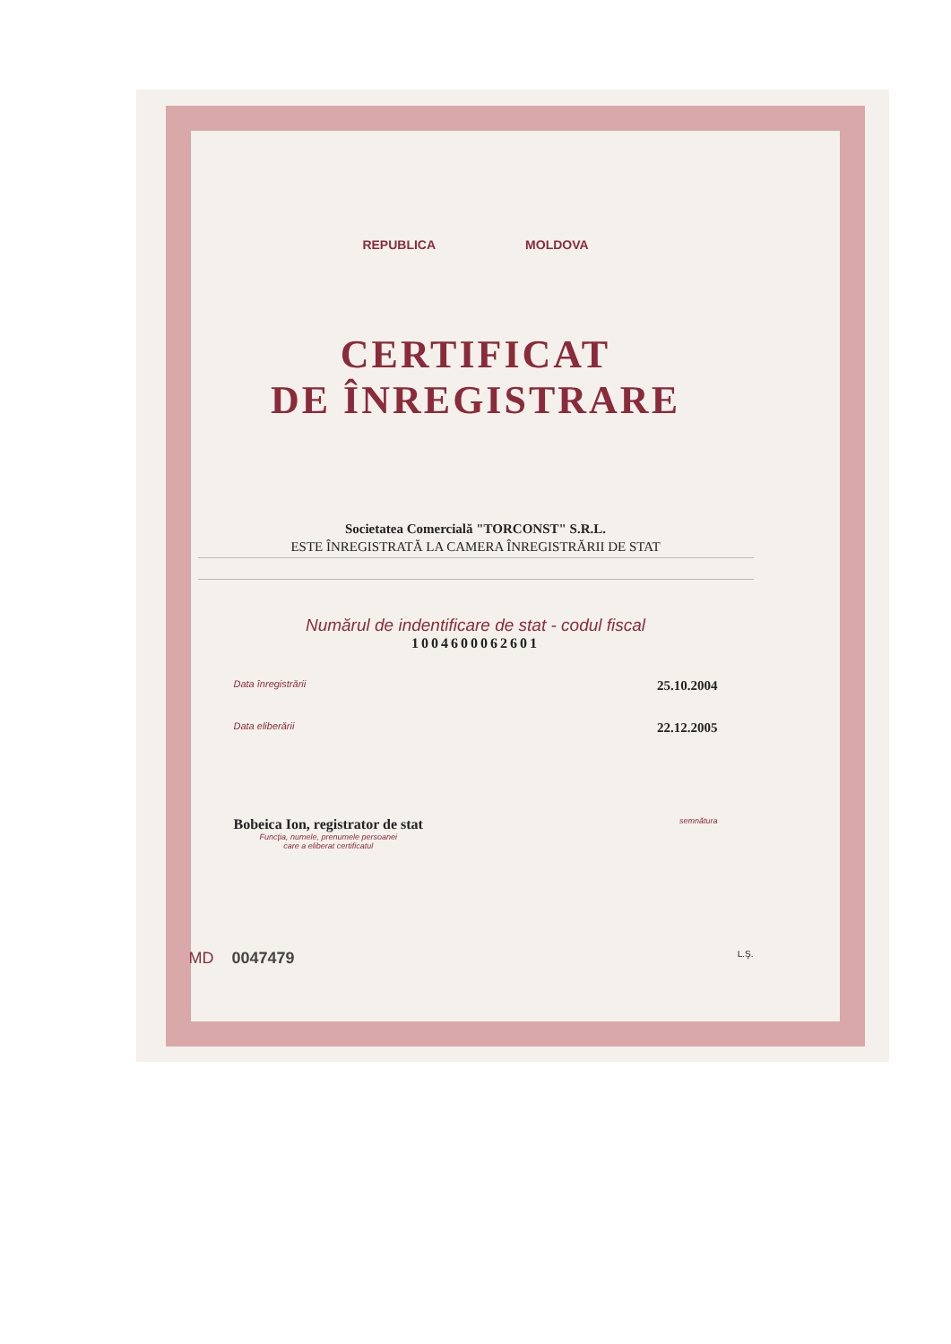REPUBLICA MOLDOVA
CERTIFICAT
DE ÎNREGISTRARE
Societatea Comercială "TORCONST" S.R.L.
ESTE ÎNREGISTRATĂ LA CAMERA ÎNREGISTRĂRII DE STAT
Numărul de indentificare de stat - codul fiscal
1004600062601
Data înregistrării 25.10.2004
Data eliberării 22.12.2005
Bobeica Ion, registrator de stat
Funcţia, numele, prenumele persoanei
care a eliberat certificatul
semnătura
MD 0047479 L.Ş.